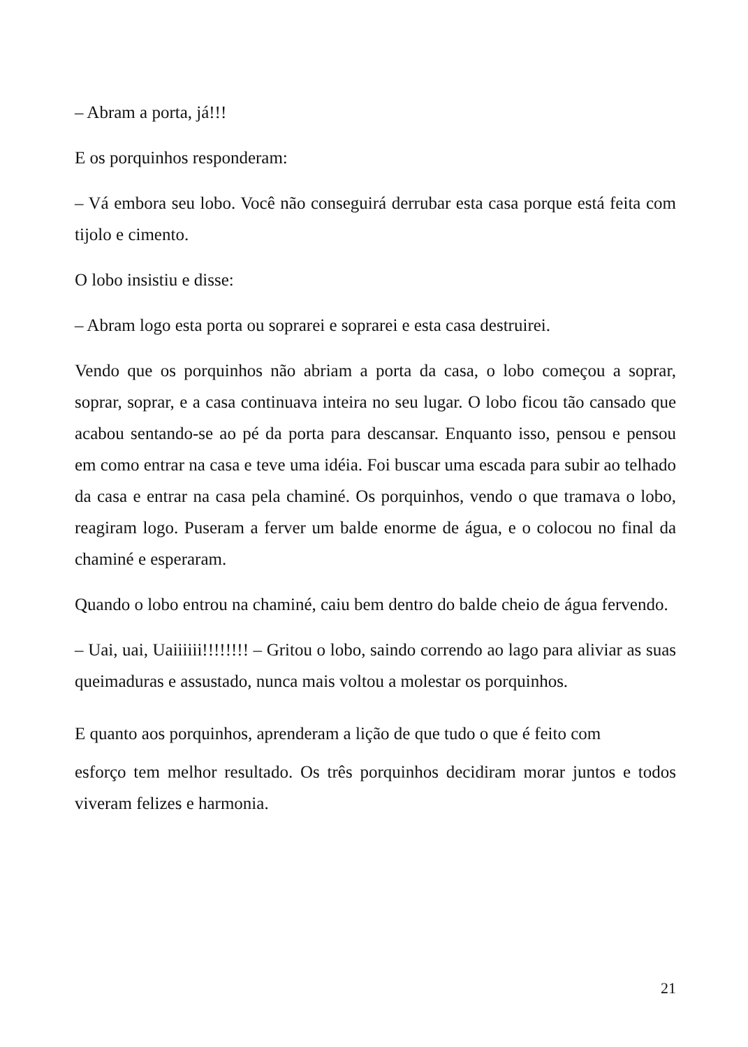– Abram a porta, já!!!
E os porquinhos responderam:
– Vá embora seu lobo. Você não conseguirá derrubar esta casa porque está feita com tijolo e cimento.
O lobo insistiu e disse:
– Abram logo esta porta ou soprarei e soprarei e esta casa destruirei.
Vendo que os porquinhos não abriam a porta da casa, o lobo começou a soprar, soprar, soprar, e a casa continuava inteira no seu lugar. O lobo ficou tão cansado que acabou sentando-se ao pé da porta para descansar. Enquanto isso, pensou e pensou em como entrar na casa e teve uma idéia. Foi buscar uma escada para subir ao telhado da casa e entrar na casa pela chaminé. Os porquinhos, vendo o que tramava o lobo, reagiram logo. Puseram a ferver um balde enorme de água, e o colocou no final da chaminé e esperaram.
Quando o lobo entrou na chaminé, caiu bem dentro do balde cheio de água fervendo.
– Uai, uai, Uaiiiiii!!!!!!!! – Gritou o lobo, saindo correndo ao lago para aliviar as suas queimaduras e assustado, nunca mais voltou a molestar os porquinhos.
E quanto aos porquinhos, aprenderam a lição de que tudo o que é feito com
esforço tem melhor resultado. Os três porquinhos decidiram morar juntos e todos viveram felizes e harmonia.
21